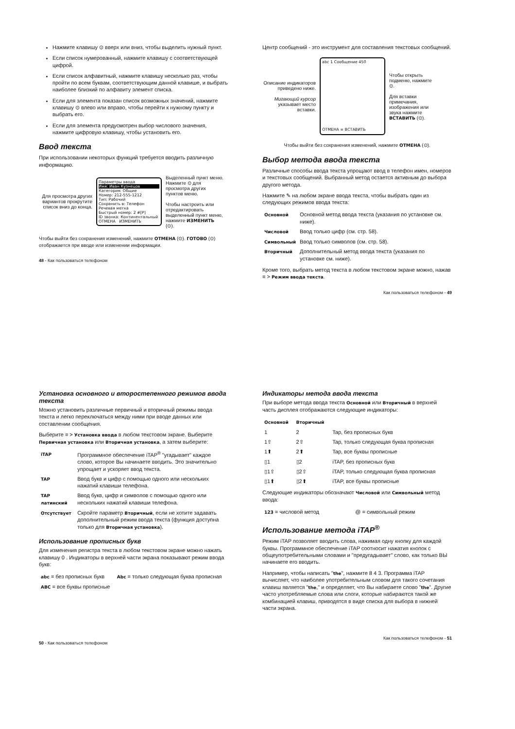Нажмите клавишу ⊙ вверх или вниз, чтобы выделить нужный пункт.
Если список нумерованный, нажмите клавишу с соответствующей цифрой.
Если список алфавитный, нажмите клавишу несколько раз, чтобы пройти по всем буквам, соответствующим данной клавише, и выбрать наиболее близкий по алфавиту элемент списка.
Если для элемента показан список возможных значений, нажмите клавишу ⊙ влево или вправо, чтобы перейти к нужному пункту и выбрать его.
Если для элемента предусмотрен выбор числового значения, нажмите цифровую клавишу, чтобы установить его.
Ввод текста
При использовании некоторых функций требуется вводить различную информацию.
Для просмотра других вариантов прокрутите список вниз до конца.
Параметры ввода
Имя: Иван Кузнецов
Категория: Общие
Номер: 212-555-1212
Тип: Рабочий
Сохранить в: Телефон
Речевая метка
Быстрый номер: 2 #[P]
ID звонка: Континентальный
ОТМЕНА ИЗМЕНИТЬ
Выделенный пункт меню. Нажмите ⊙ для просмотра других пунктов меню.
Чтобы настроить или отредактировать выделенный пункт меню, нажмите ИЗМЕНИТЬ (⊙).
Чтобы выйти без сохранения изменений, нажмите ОТМЕНА (⊙). ГОТОВО (⊙) отображается при вводе или изменении информации.
48 - Как пользоваться телефоном
Центр сообщений - это инструмент для составления текстовых сообщений.
Описание индикаторов приведено ниже.
Мигающий курсор указывает место вставки.
abc 1 Сообщение 450
ОТМЕНА ≡ ВСТАВИТЬ
Чтобы открыть подменю, нажмите ⊙.
Для вставки примечания, изображения или звука нажмите ВСТАВИТЬ (⊙).
Чтобы выйти без сохранения изменений, нажмите ОТМЕНА (⊙).
Выбор метода ввода текста
Различные способы ввода текста упрощают ввод в телефон имен, номеров и текстовых сообщений. Выбранный метод остается активным до выбора другого метода.
Нажмите ✎ на любом экране ввода текста, чтобы выбрать один из следующих режимов ввода текста:
| Основной | Основной метод ввода текста (указания по установке см. ниже). |
| Числовой | Ввод только цифр (см. стр. 58). |
| Символьный | Ввод только символов (см. стр. 58). |
| Вторичный | Дополнительный метод ввода текста (указания по установке см. ниже). |
Кроме того, выбрать метод текста в любом текстовом экране можно, нажав ≡ > Режим ввода текста.
Как пользоваться телефоном - 49
Установка основного и второстепенного режимов ввода текста
Можно установить различные первичный и вторичный режимы ввода текста и легко переключаться между ними при вводе данных или составлении сообщения.
Выберите ≡ > Установка ввода в любом текстовом экране. Выберите Первичная установка или Вторичная установка, а затем выберите:
| iTAP | Программное обеспечение iTAP<sup>®</sup> "угадывает" каждое слово, которое Вы начинаете вводить. Это значительно упрощает и ускоряет ввод текста. |
| TAP | Ввод букв и цифр с помощью одного или нескольких нажатий клавиши телефона. |
| TAP латинский | Ввод букв, цифр и символов с помощью одного или нескольких нажатий клавиши телефона. |
| Отсутствует | Скройте параметр Вторичный , если не хотите задавать дополнительный режим ввода текста (функция доступна только для Вторичная установка ). |
Использование прописных букв
Для изменения регистра текста в любом текстовом экране можно нажать клавишу 0 . Индикаторы в верхней части экрана показывают режим ввода букв:
| abc = без прописных букв | Abc = только следующая буква прописная |
| ABC = все буквы прописные | |
50 - Как пользоваться телефоном
Индикаторы метода ввода текста
При выборе метода ввода текста Основной или Вторичный в верхней часть дисплея отображаются следующие индикаторы:
| Основной | Вторичный | |
| --- | --- | --- |
| 1 | 2 | Tap, без прописных букв |
| 1⇧ | 2⇧ | Tap, только следующая буква прописная |
| 1⬆ | 2⬆ | Tap, все буквы прописные |
| ▯1 | ▯2 | iTAP, без прописных букв |
| ▯1⇧ | ▯2⇧ | iTAP, только следующая буква прописная |
| ▯1⬆ | ▯2⬆ | iTAP, все буквы прописные |
Следующие индикаторы обозначают Числовой или Символьный метод ввода:
| 123 = числовой метод | @ = символьный режим |
Использование метода iTAP<sup>®</sup>
Режим iTAP позволяет вводить слова, нажимая одну кнопку для каждой буквы. Программное обеспечение iTAP соотносит нажатия кнопок с общеупотребительными словами и "предугадывает" слово, как только ВЫ начинаете его вводить.
Например, чтобы написать "the", нажмите 8 4 3. Программа iTAP вычисляет, что наиболее употребительным словом для такого сочетания клавиш является "the," и определяет, что Вы набираете слово "the". Другие часто употребляемые слова или слоги, которые набираются такой же комбинацией клавиш, приводятся в виде списка для выбора в нижней части экрана.
Как пользоваться телефоном - 51